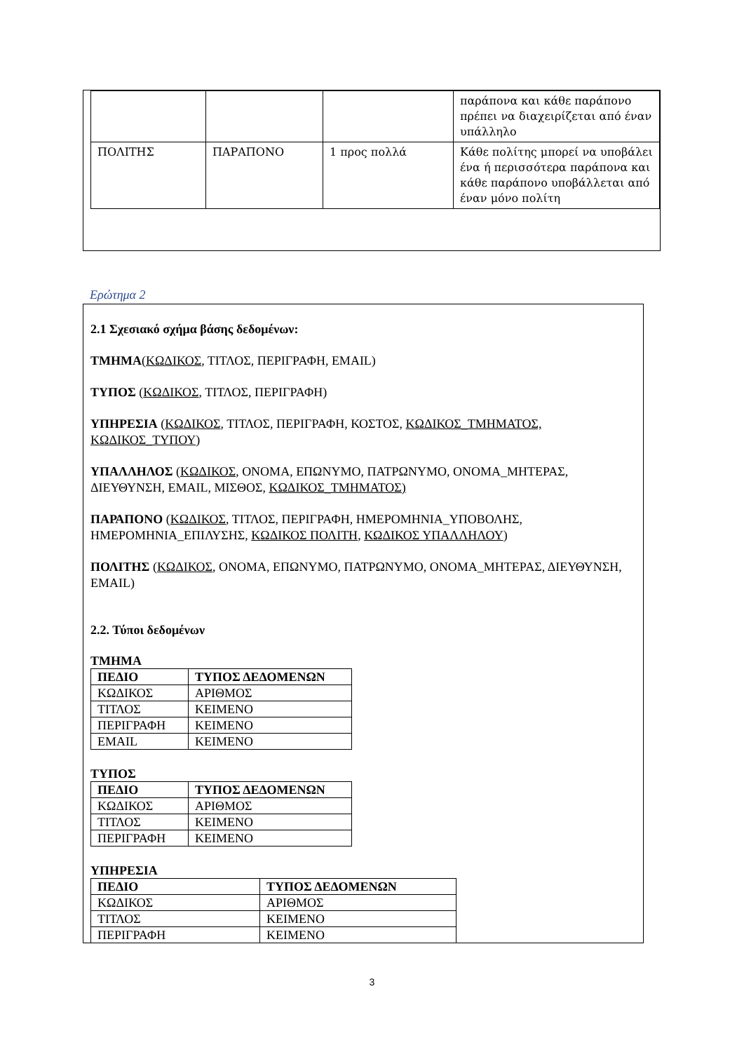| | | | παράπονα και κάθε παράπονο πρέπει να διαχειρίζεται από έναν υπάλληλο |
| ΠΟΛΙΤΗΣ | ΠΑΡΑΠΟΝΟ | 1 προς πολλά | Κάθε πολίτης μπορεί να υποβάλει ένα ή περισσότερα παράπονα και κάθε παράπονο υποβάλλεται από έναν μόνο πολίτη |
Ερώτημα 2
2.1 Σχεσιακό σχήμα βάσης δεδομένων:
ΤΜΗΜΑ(ΚΩΔΙΚΟΣ, ΤΙΤΛΟΣ, ΠΕΡΙΓΡΑΦΗ, EMAIL)
ΤΥΠΟΣ (ΚΩΔΙΚΟΣ, ΤΙΤΛΟΣ, ΠΕΡΙΓΡΑΦΗ)
ΥΠΗΡΕΣΙΑ (ΚΩΔΙΚΟΣ, ΤΙΤΛΟΣ, ΠΕΡΙΓΡΑΦΗ, ΚΟΣΤΟΣ, ΚΩΔΙΚΟΣ_ΤΜΗΜΑΤΟΣ, ΚΩΔΙΚΟΣ_ΤΥΠΟΥ)
ΥΠΑΛΛΗΛΟΣ (ΚΩΔΙΚΟΣ, ΟΝΟΜΑ, ΕΠΩΝΥΜΟ, ΠΑΤΡΩΝΥΜΟ, ΟΝΟΜΑ_ΜΗΤΕΡΑΣ, ΔΙΕΥΘΥΝΣΗ, EMAIL, ΜΙΣΘΟΣ, ΚΩΔΙΚΟΣ_ΤΜΗΜΑΤΟΣ)
ΠΑΡΑΠΟΝΟ (ΚΩΔΙΚΟΣ, ΤΙΤΛΟΣ, ΠΕΡΙΓΡΑΦΗ, ΗΜΕΡΟΜΗΝΙΑ_ΥΠΟΒΟΛΗΣ, ΗΜΕΡΟΜΗΝΙΑ_ΕΠΙΛΥΣΗΣ, ΚΩΔΙΚΟΣ ΠΟΛΙΤΗ, ΚΩΔΙΚΟΣ ΥΠΑΛΛΗΛΟΥ)
ΠΟΛΙΤΗΣ (ΚΩΔΙΚΟΣ, ΟΝΟΜΑ, ΕΠΩΝΥΜΟ, ΠΑΤΡΩΝΥΜΟ, ΟΝΟΜΑ_ΜΗΤΕΡΑΣ, ΔΙΕΥΘΥΝΣΗ, EMAIL)
2.2. Τύποι δεδομένων
ΤΜΗΜΑ
| ΠΕΔΙΟ | ΤΥΠΟΣ ΔΕΔΟΜΕΝΩΝ |
| --- | --- |
| ΚΩΔΙΚΟΣ | ΑΡΙΘΜΟΣ |
| ΤΙΤΛΟΣ | ΚΕΙΜΕΝΟ |
| ΠΕΡΙΓΡΑΦΗ | ΚΕΙΜΕΝΟ |
| EMAIL | ΚΕΙΜΕΝΟ |
ΤΥΠΟΣ
| ΠΕΔΙΟ | ΤΥΠΟΣ ΔΕΔΟΜΕΝΩΝ |
| --- | --- |
| ΚΩΔΙΚΟΣ | ΑΡΙΘΜΟΣ |
| ΤΙΤΛΟΣ | ΚΕΙΜΕΝΟ |
| ΠΕΡΙΓΡΑΦΗ | ΚΕΙΜΕΝΟ |
ΥΠΗΡΕΣΙΑ
| ΠΕΔΙΟ | ΤΥΠΟΣ ΔΕΔΟΜΕΝΩΝ |
| --- | --- |
| ΚΩΔΙΚΟΣ | ΑΡΙΘΜΟΣ |
| ΤΙΤΛΟΣ | ΚΕΙΜΕΝΟ |
| ΠΕΡΙΓΡΑΦΗ | ΚΕΙΜΕΝΟ |
3